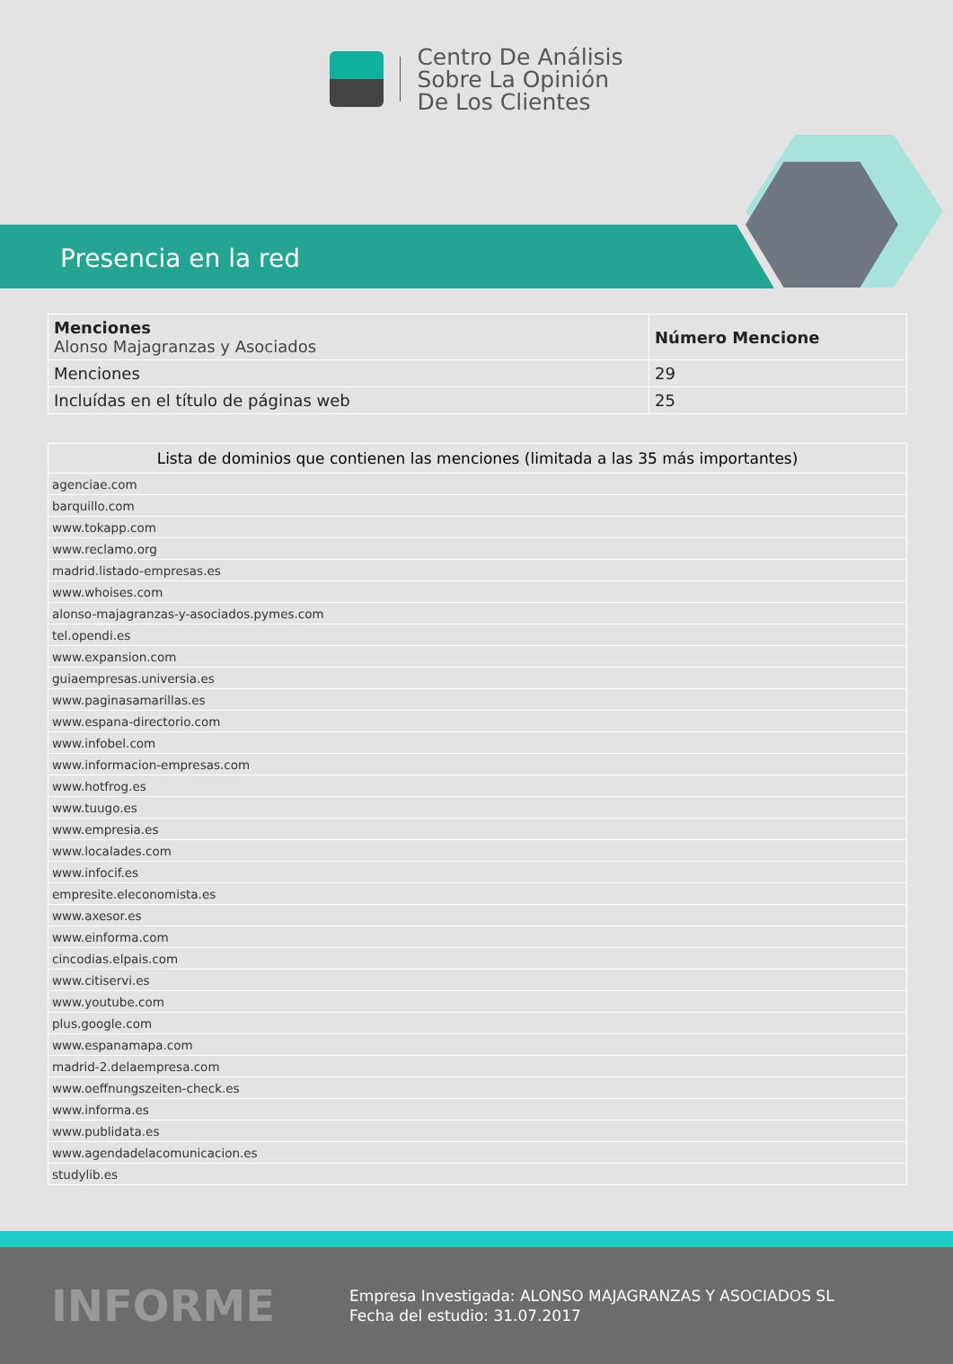Centro De Análisis
Sobre La Opinión
De Los Clientes
Presencia en la red
| Menciones Alonso Majagranzas y Asociados | Número Mencione |
| Menciones | 29 |
| Incluídas en el título de páginas web | 25 |
| Lista de dominios que contienen las menciones (limitada a las 35 más importantes) |
| --- |
| agenciae.com |
| barquillo.com |
| www.tokapp.com |
| www.reclamo.org |
| madrid.listado-empresas.es |
| www.whoises.com |
| alonso-majagranzas-y-asociados.pymes.com |
| tel.opendi.es |
| www.expansion.com |
| guiaempresas.universia.es |
| www.paginasamarillas.es |
| www.espana-directorio.com |
| www.infobel.com |
| www.informacion-empresas.com |
| www.hotfrog.es |
| www.tuugo.es |
| www.empresia.es |
| www.localades.com |
| www.infocif.es |
| empresite.eleconomista.es |
| www.axesor.es |
| www.einforma.com |
| cincodias.elpais.com |
| www.citiservi.es |
| www.youtube.com |
| plus.google.com |
| www.espanamapa.com |
| madrid-2.delaempresa.com |
| www.oeffnungszeiten-check.es |
| www.informa.es |
| www.publidata.es |
| www.agendadelacomunicacion.es |
| studylib.es |
INFORME
Empresa Investigada: ALONSO MAJAGRANZAS Y ASOCIADOS SL
Fecha del estudio: 31.07.2017